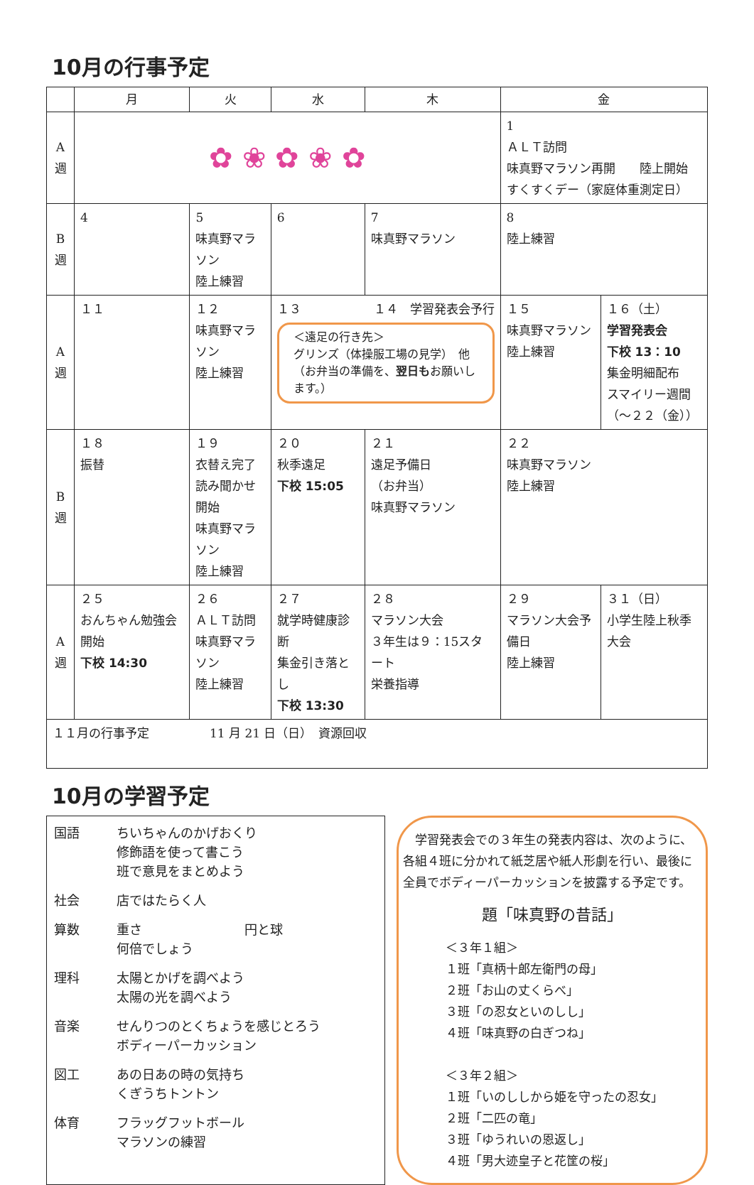10月の行事予定
| | 月 | 火 | 水 | 木 | 金 | |
| --- | --- | --- | --- | --- | --- | --- |
| A 週 | ✿ ❀ ✿ ❀ ✿ | | | | 1 ＡＬＴ訪問 味真野マラソン再開 陸上開始 すくすくデー（家庭体重測定日） | |
| B 週 | 4 | 5 味真野マラソン 陸上練習 | 6 | 7 味真野マラソン | 8 陸上練習 | |
| A 週 | １１ | １２ 味真野マラソン 陸上練習 | １３ １４ 学習発表会予行 ＜遠足の行き先＞ グリンズ（体操服工場の見学） 他 （お弁当の準備を、 翌日も お願いします。） | | １５ 味真野マラソン 陸上練習 | １６（土） 学習発表会 下校 13：10 集金明細配布 スマイリー週間 （～２２（金）） |
| B 週 | １８ 振替 | １９ 衣替え完了 読み聞かせ開始 味真野マラソン 陸上練習 | ２０ 秋季遠足 下校 15:05 | ２１ 遠足予備日 （お弁当） 味真野マラソン | ２２ 味真野マラソン 陸上練習 | |
| A 週 | ２５ おんちゃん勉強会開始 下校 14:30 | ２６ ＡＬＴ訪問 味真野マラソン 陸上練習 | ２７ 就学時健康診断 集金引き落とし 下校 13:30 | ２８ マラソン大会 ３年生は９：15スタート 栄養指導 | ２９ マラソン大会予備日 陸上練習 | ３１（日） 小学生陸上秋季大会 |
| １１月の行事予定 11 月 21 日（日） 資源回収 | | | | | | |
10月の学習予定
| 国語 | ちいちゃんのかげおくり 修飾語を使って書こう 班で意見をまとめよう |
| 社会 | 店ではたらく人 |
| 算数 | 重さ 円と球 何倍でしょう |
| 理科 | 太陽とかげを調べよう 太陽の光を調べよう |
| 音楽 | せんりつのとくちょうを感じとろう ボディーパーカッション |
| 図工 | あの日あの時の気持ち くぎうちトントン |
| 体育 | フラッグフットボール マラソンの練習 |
　学習発表会での３年生の発表内容は、次のように、各組４班に分かれて紙芝居や紙人形劇を行い、最後に全員でボディーパーカッションを披露する予定です。
題「味真野の昔話」
＜３年１組＞
１班「真柄十郎左衛門の母」
２班「お山の丈くらべ」
３班「の忍女といのしし」
４班「味真野の白ぎつね」
＜３年２組＞
１班「いのししから姫を守ったの忍女」
２班「二匹の竜」
３班「ゆうれいの恩返し」
４班「男大迹皇子と花筐の桜」